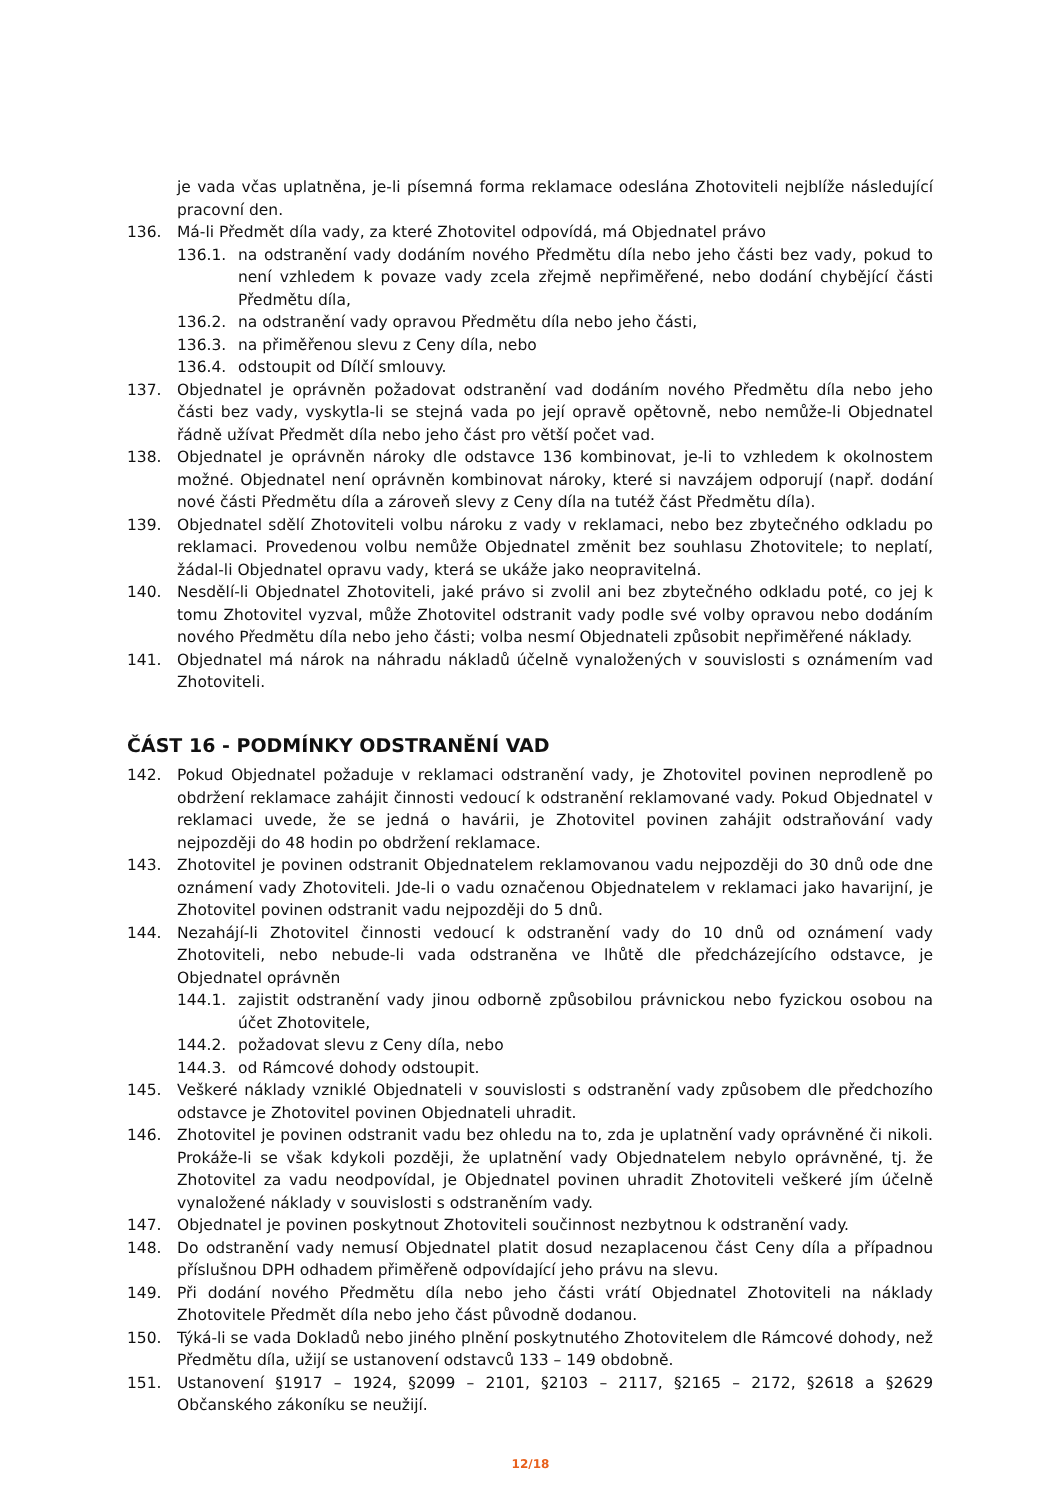je vada včas uplatněna, je-li písemná forma reklamace odeslána Zhotoviteli nejblíže následující pracovní den.
136. Má-li Předmět díla vady, za které Zhotovitel odpovídá, má Objednatel právo
136.1. na odstranění vady dodáním nového Předmětu díla nebo jeho části bez vady, pokud to není vzhledem k povaze vady zcela zřejmě nepřiměřené, nebo dodání chybějící části Předmětu díla,
136.2. na odstranění vady opravou Předmětu díla nebo jeho části,
136.3. na přiměřenou slevu z Ceny díla, nebo
136.4. odstoupit od Dílčí smlouvy.
137. Objednatel je oprávněn požadovat odstranění vad dodáním nového Předmětu díla nebo jeho části bez vady, vyskytla-li se stejná vada po její opravě opětovně, nebo nemůže-li Objednatel řádně užívat Předmět díla nebo jeho část pro větší počet vad.
138. Objednatel je oprávněn nároky dle odstavce 136 kombinovat, je-li to vzhledem k okolnostem možné. Objednatel není oprávněn kombinovat nároky, které si navzájem odporují (např. dodání nové části Předmětu díla a zároveň slevy z Ceny díla na tutéž část Předmětu díla).
139. Objednatel sdělí Zhotoviteli volbu nároku z vady v reklamaci, nebo bez zbytečného odkladu po reklamaci. Provedenou volbu nemůže Objednatel změnit bez souhlasu Zhotovitele; to neplatí, žádal-li Objednatel opravu vady, která se ukáže jako neopravitelná.
140. Nesdělí-li Objednatel Zhotoviteli, jaké právo si zvolil ani bez zbytečného odkladu poté, co jej k tomu Zhotovitel vyzval, může Zhotovitel odstranit vady podle své volby opravou nebo dodáním nového Předmětu díla nebo jeho části; volba nesmí Objednateli způsobit nepřiměřené náklady.
141. Objednatel má nárok na náhradu nákladů účelně vynaložených v souvislosti s oznámením vad Zhotoviteli.
ČÁST 16 - PODMÍNKY ODSTRANĚNÍ VAD
142. Pokud Objednatel požaduje v reklamaci odstranění vady, je Zhotovitel povinen neprodleně po obdržení reklamace zahájit činnosti vedoucí k odstranění reklamované vady. Pokud Objednatel v reklamaci uvede, že se jedná o havárii, je Zhotovitel povinen zahájit odstraňování vady nejpozději do 48 hodin po obdržení reklamace.
143. Zhotovitel je povinen odstranit Objednatelem reklamovanou vadu nejpozději do 30 dnů ode dne oznámení vady Zhotoviteli. Jde-li o vadu označenou Objednatelem v reklamaci jako havarijní, je Zhotovitel povinen odstranit vadu nejpozději do 5 dnů.
144. Nezahájí-li Zhotovitel činnosti vedoucí k odstranění vady do 10 dnů od oznámení vady Zhotoviteli, nebo nebude-li vada odstraněna ve lhůtě dle předcházejícího odstavce, je Objednatel oprávněn
144.1. zajistit odstranění vady jinou odborně způsobilou právnickou nebo fyzickou osobou na účet Zhotovitele,
144.2. požadovat slevu z Ceny díla, nebo
144.3. od Rámcové dohody odstoupit.
145. Veškeré náklady vzniklé Objednateli v souvislosti s odstranění vady způsobem dle předchozího odstavce je Zhotovitel povinen Objednateli uhradit.
146. Zhotovitel je povinen odstranit vadu bez ohledu na to, zda je uplatnění vady oprávněné či nikoli. Prokáže-li se však kdykoli později, že uplatnění vady Objednatelem nebylo oprávněné, tj. že Zhotovitel za vadu neodpovídal, je Objednatel povinen uhradit Zhotoviteli veškeré jím účelně vynaložené náklady v souvislosti s odstraněním vady.
147. Objednatel je povinen poskytnout Zhotoviteli součinnost nezbytnou k odstranění vady.
148. Do odstranění vady nemusí Objednatel platit dosud nezaplacenou část Ceny díla a případnou příslušnou DPH odhadem přiměřeně odpovídající jeho právu na slevu.
149. Při dodání nového Předmětu díla nebo jeho části vrátí Objednatel Zhotoviteli na náklady Zhotovitele Předmět díla nebo jeho část původně dodanou.
150. Týká-li se vada Dokladů nebo jiného plnění poskytnutého Zhotovitelem dle Rámcové dohody, než Předmětu díla, užijí se ustanovení odstavců 133 – 149 obdobně.
151. Ustanovení §1917 – 1924, §2099 – 2101, §2103 – 2117, §2165 – 2172, §2618 a §2629 Občanského zákoníku se neužijí.
12/18